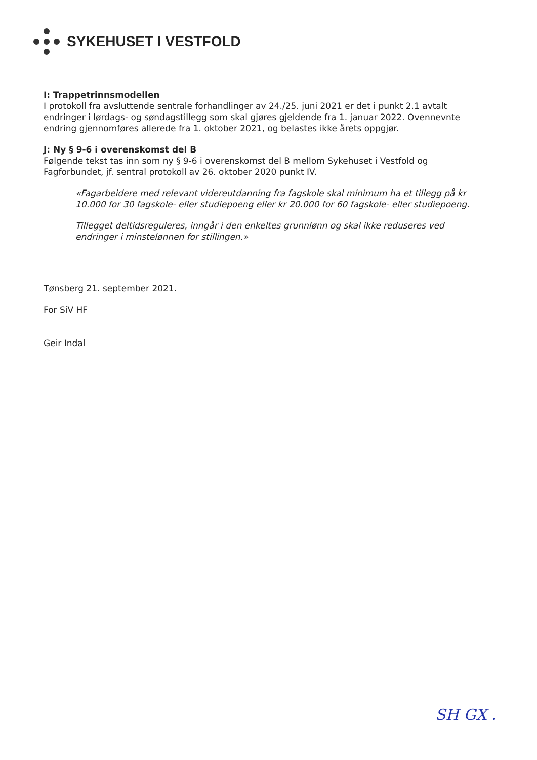SYKEHUSET I VESTFOLD
I: Trappetrinnsmodellen
I protokoll fra avsluttende sentrale forhandlinger av 24./25. juni 2021 er det i punkt 2.1 avtalt endringer i lørdags- og søndagstillegg som skal gjøres gjeldende fra 1. januar 2022. Ovennevnte endring gjennomføres allerede fra 1. oktober 2021, og belastes ikke årets oppgjør.
J: Ny § 9-6 i overenskomst del B
Følgende tekst tas inn som ny § 9-6 i overenskomst del B mellom Sykehuset i Vestfold og Fagforbundet, jf. sentral protokoll av 26. oktober 2020 punkt IV.
«Fagarbeidere med relevant videreutdanning fra fagskole skal minimum ha et tillegg på kr 10.000 for 30 fagskole- eller studiepoeng eller kr 20.000 for 60 fagskole- eller studiepoeng.
Tillegget deltidsreguleres, inngår i den enkeltes grunnlønn og skal ikke reduseres ved endringer i minstelønnen for stillingen.»
Tønsberg 21. september 2021.
For SiV HF
Geir Indal
SH GX .